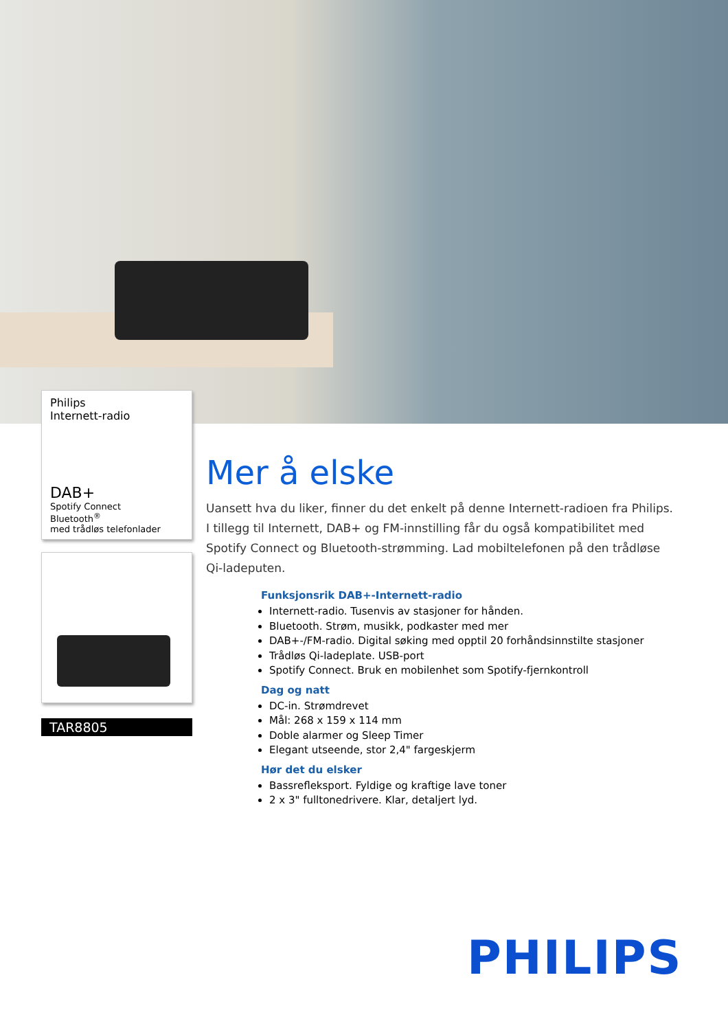Philips
Internett-radio
DAB+
Spotify Connect
Bluetooth<sup>®</sup>
med trådløs telefonlader
TAR8805
Mer å elske
Uansett hva du liker, finner du det enkelt på denne Internett-radioen fra Philips. I tillegg til Internett, DAB+ og FM-innstilling får du også kompatibilitet med Spotify Connect og Bluetooth-strømming. Lad mobiltelefonen på den trådløse Qi-ladeputen.
Funksjonsrik DAB+-Internett-radio
Internett-radio. Tusenvis av stasjoner for hånden.
Bluetooth. Strøm, musikk, podkaster med mer
DAB+-/FM-radio. Digital søking med opptil 20 forhåndsinnstilte stasjoner
Trådløs Qi-ladeplate. USB-port
Spotify Connect. Bruk en mobilenhet som Spotify-fjernkontroll
Dag og natt
DC-in. Strømdrevet
Mål: 268 x 159 x 114 mm
Doble alarmer og Sleep Timer
Elegant utseende, stor 2,4" fargeskjerm
Hør det du elsker
Bassrefleksport. Fyldige og kraftige lave toner
2 x 3" fulltonedrivere. Klar, detaljert lyd.
PHILIPS